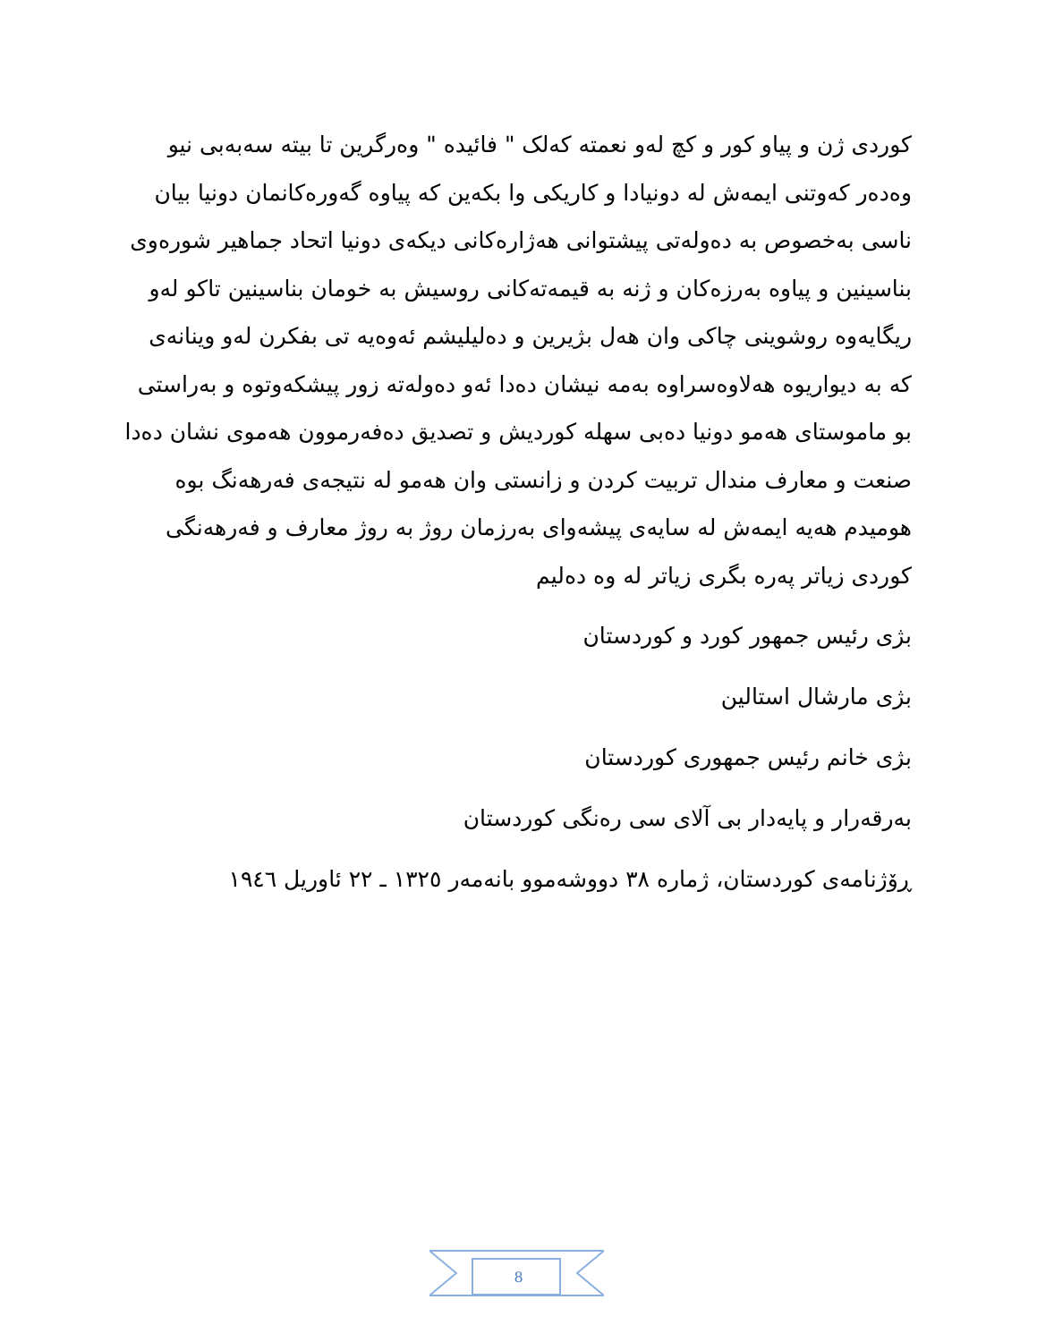کوردی ژن و پیاو کور و کچ لەو نعمتە کەلک " فائیدە " وەرگرین تا بیتە سەبەبی نیو وەدەر کەوتنی ایمەش لە دونیادا و کاریکی وا بکەین کە پیاوە گەورەکانمان دونیا بیان ناسی بەخصوص بە دەولەتی پیشتوانی هەژارەکانی دیکەی دونیا اتحاد جماهیر شورەوی بناسینین و پیاوە بەرزەکان و ژنە بە قیمەتەکانی روسیش بە خومان بناسینین تاکو لەو ریگایەوە روشوینی چاکی وان هەل بژیرین و دەلیلیشم ئەوەیە تی بفکرن لەو وینانەی کە بە دیواریوە هەلاوەسراوە بەمە نیشان دەدا ئەو دەولەتە زور پیشکەوتوە و بەراستی بو ماموستای هەمو دونیا دەبی سهلە کوردیش و تصدیق دەفەرموون هەموی نشان دەدا صنعت و معارف مندال تربیت کردن و زانستی وان هەمو لە نتیجەی فەرهەنگ بوە هومیدم هەیە ایمەش لە سایەی پیشەوای بەرزمان روژ بە روژ معارف و فەرهەنگی کوردی زیاتر پەرە بگری زیاتر لە وە دەلیم
بژی رئیس جمهور کورد و کوردستان
بژی مارشال استالین
بژی خانم رئیس جمهوری کوردستان
بەرقەرار و پایەدار بی آلای سی رەنگی کوردستان
ڕۆژنامەی کوردستان، ژمارە ٣٨ دووشەموو بانەمەر ١٣٢٥ ـ ٢٢ ئاوریل ١٩٤٦
8